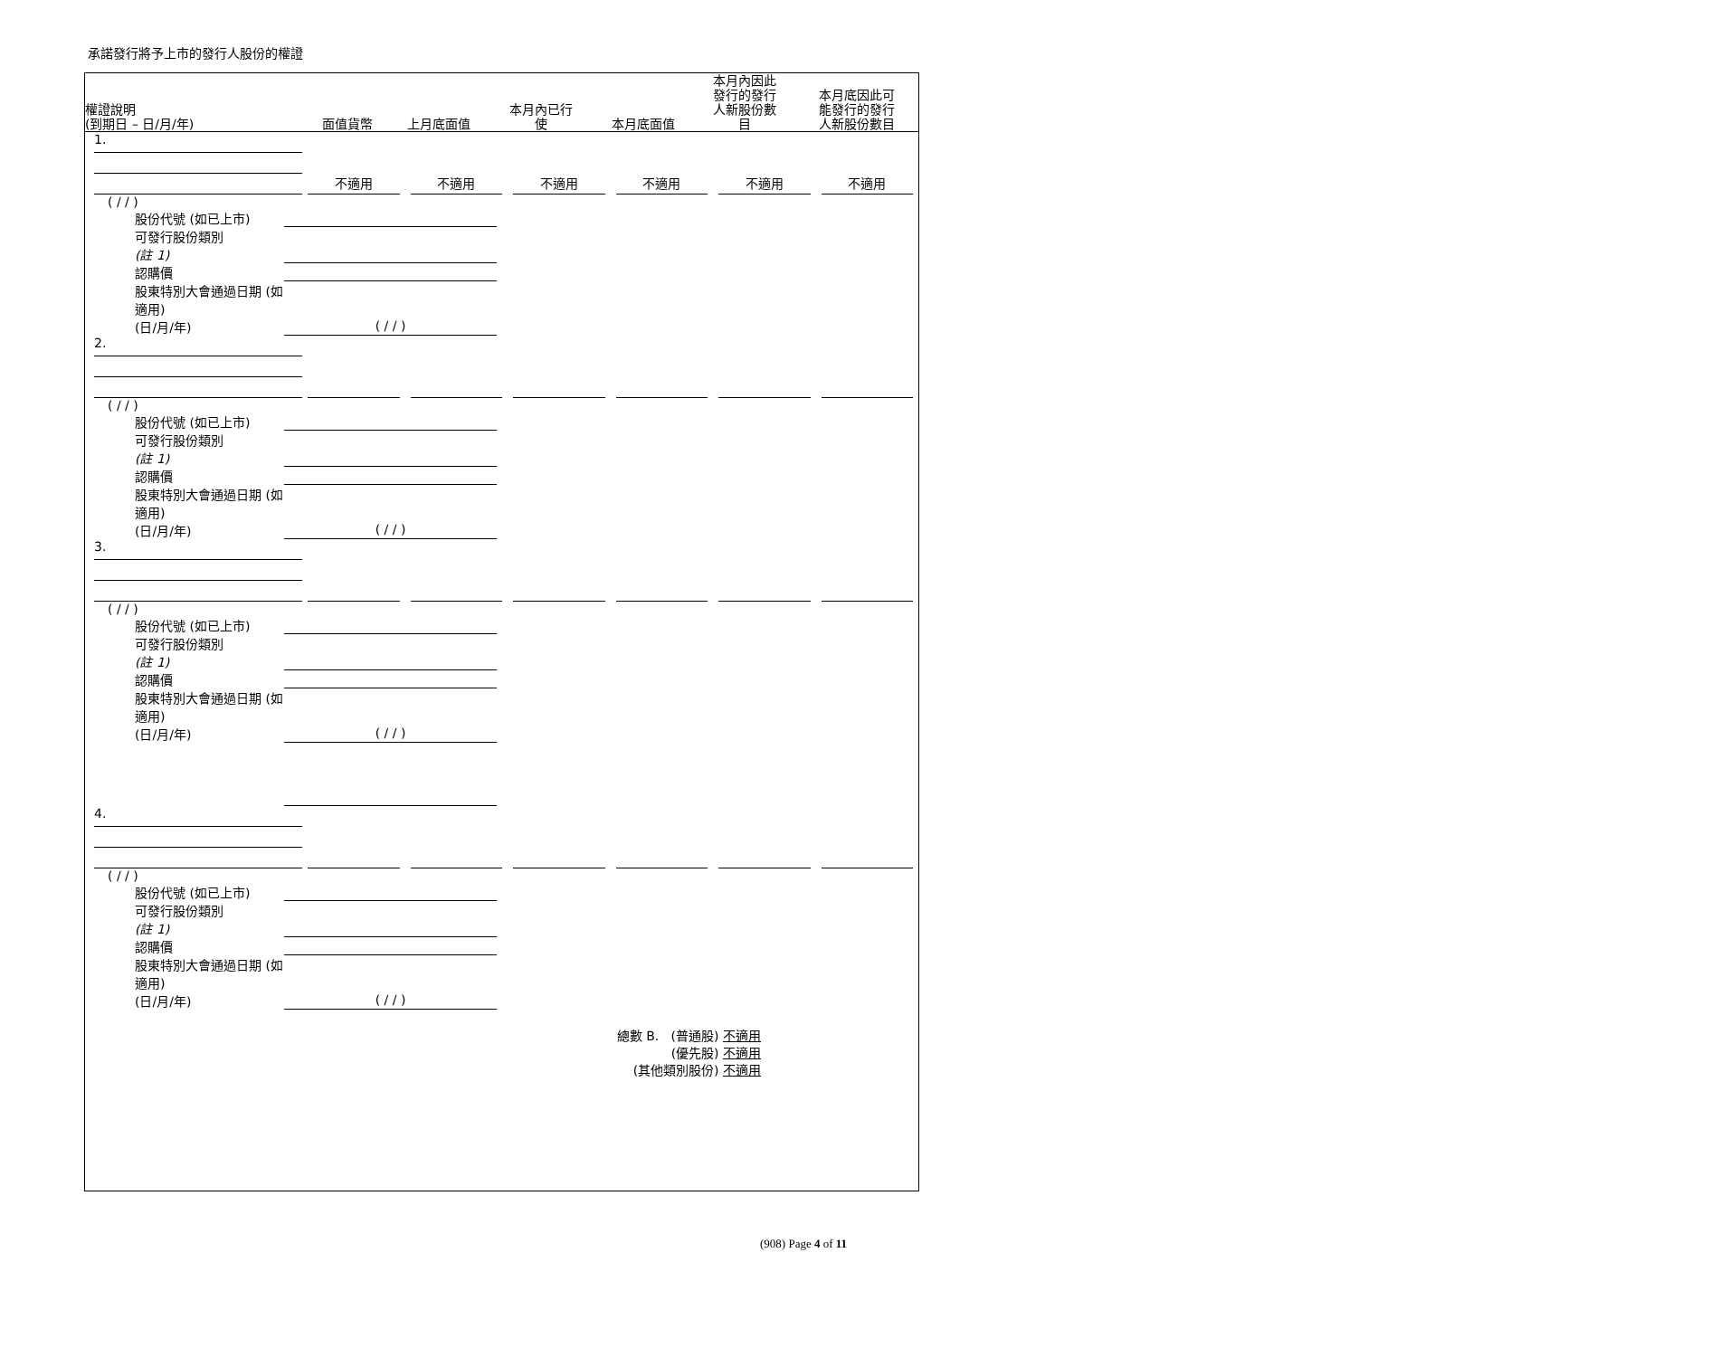承諾發行將予上市的發行人股份的權證
| 權證說明 (到期日 – 日/月/年) | 面值貨幣 | 上月底面值 | 本月內已行 使 | 本月底面值 | 本月內因此 發行的發行 人新股份數 目 | 本月底因此可 能發行的發行 人新股份數目 |
| --- | --- | --- | --- | --- | --- | --- |
| 1. | 不適用 | 不適用 | 不適用 | 不適用 | 不適用 | 不適用 |
( / / )
股份代號 (如已上市)
可發行股份類別
(註 1)
認購價
股東特別大會通過日期 (如適用)
(日/月/年) ( / / )
| 2. | | | | | | |
( / / )
股份代號 (如已上市)
可發行股份類別
(註 1)
認購價
股東特別大會通過日期 (如適用)
(日/月/年) ( / / )
| 3. | | | | | | |
( / / )
股份代號 (如已上市)
可發行股份類別
(註 1)
認購價
股東特別大會通過日期 (如適用)
(日/月/年) ( / / )
| 4. | | | | | | |
( / / )
股份代號 (如已上市)
可發行股份類別
(註 1)
認購價
股東特別大會通過日期 (如適用)
(日/月/年) ( / / )
總數 B. (普通股) 不適用
(優先股) 不適用
(其他類別股份) 不適用
(908) Page 4 of 11